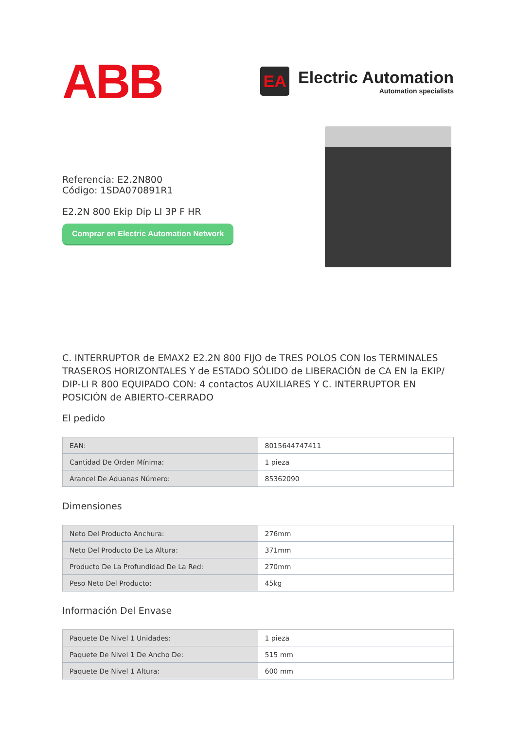ABB
EA
Electric Automation
Automation specialists
Referencia: E2.2N800
Código: 1SDA070891R1
E2.2N 800 Ekip Dip LI 3P F HR
Comprar en Electric Automation Network
C. INTERRUPTOR de EMAX2 E2.2N 800 FIJO de TRES POLOS CON los TERMINALES TRASEROS HORIZONTALES Y de ESTADO SÓLIDO de LIBERACIÓN de CA EN la EKIP/ DIP-LI R 800 EQUIPADO CON: 4 contactos AUXILIARES Y C. INTERRUPTOR EN POSICIÓN de ABIERTO-CERRADO
El pedido
| EAN: | 8015644747411 |
| Cantidad De Orden Mínima: | 1 pieza |
| Arancel De Aduanas Número: | 85362090 |
Dimensiones
| Neto Del Producto Anchura: | 276mm |
| Neto Del Producto De La Altura: | 371mm |
| Producto De La Profundidad De La Red: | 270mm |
| Peso Neto Del Producto: | 45kg |
Información Del Envase
| Paquete De Nivel 1 Unidades: | 1 pieza |
| Paquete De Nivel 1 De Ancho De: | 515 mm |
| Paquete De Nivel 1 Altura: | 600 mm |